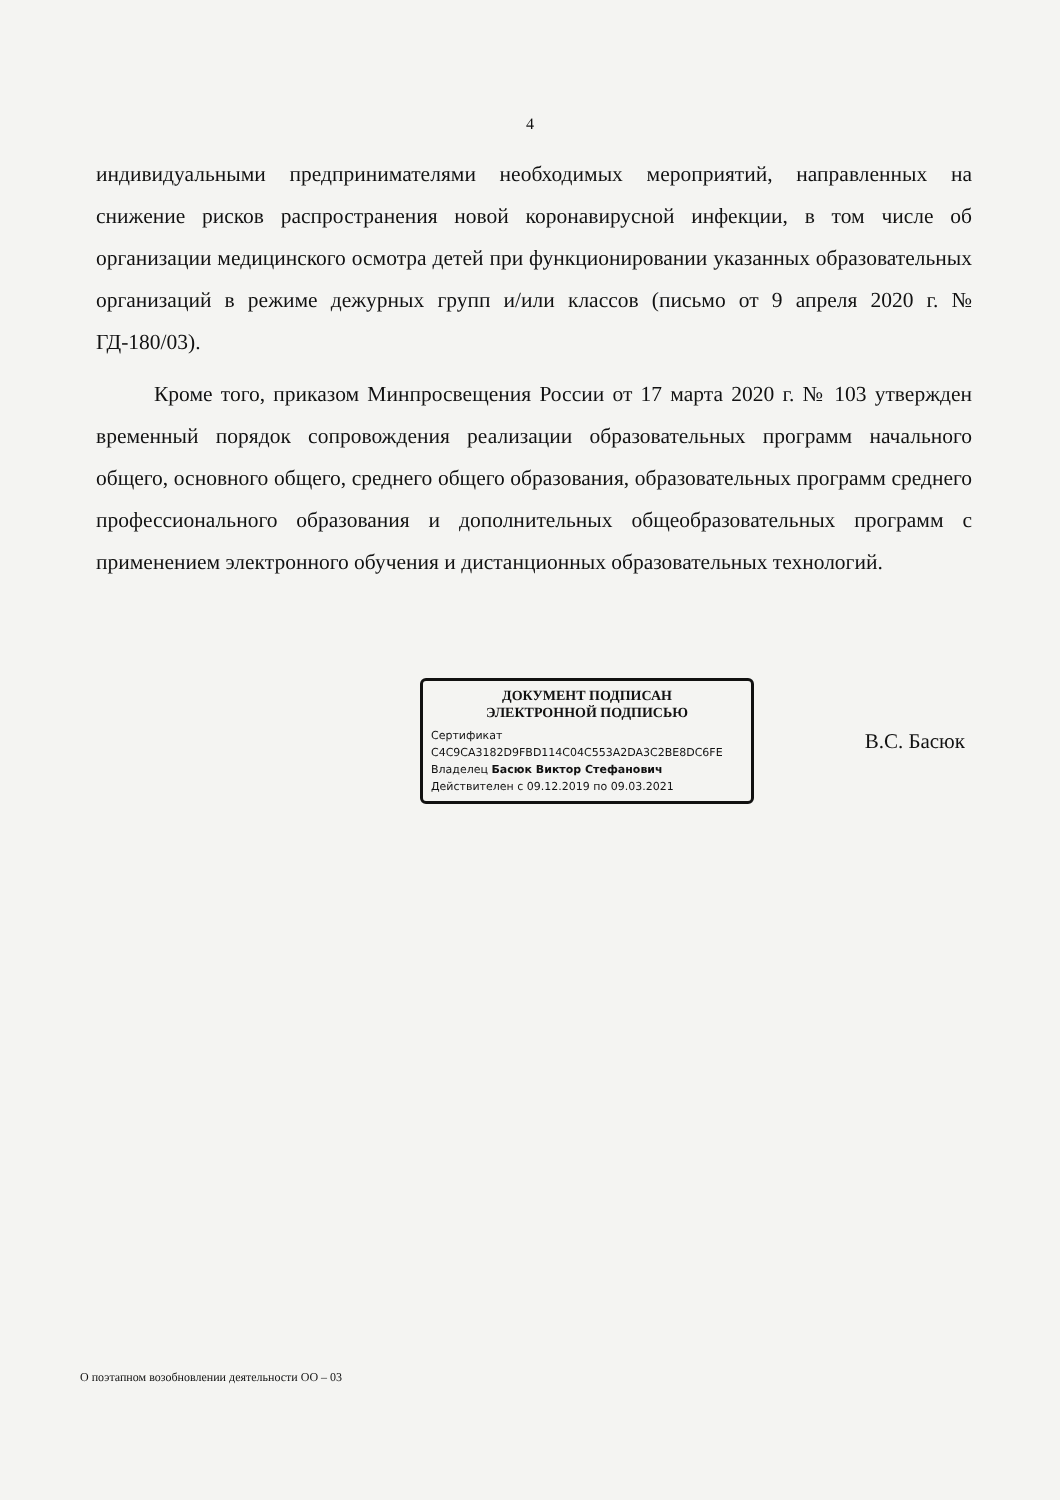4
индивидуальными предпринимателями необходимых мероприятий, направленных на снижение рисков распространения новой коронавирусной инфекции, в том числе об организации медицинского осмотра детей при функционировании указанных образовательных организаций в режиме дежурных групп и/или классов (письмо от 9 апреля 2020 г. № ГД-180/03).
Кроме того, приказом Минпросвещения России от 17 марта 2020 г. № 103 утвержден временный порядок сопровождения реализации образовательных программ начального общего, основного общего, среднего общего образования, образовательных программ среднего профессионального образования и дополнительных общеобразовательных программ с применением электронного обучения и дистанционных образовательных технологий.
ДОКУМЕНТ ПОДПИСАН
ЭЛЕКТРОННОЙ ПОДПИСЬЮ
Сертификат C4C9CA3182D9FBD114C04C553A2DA3C2BE8DC6FE
Владелец Басюк Виктор Стефанович
Действителен с 09.12.2019 по 09.03.2021
В.С. Басюк
О поэтапном возобновлении деятельности ОО – 03